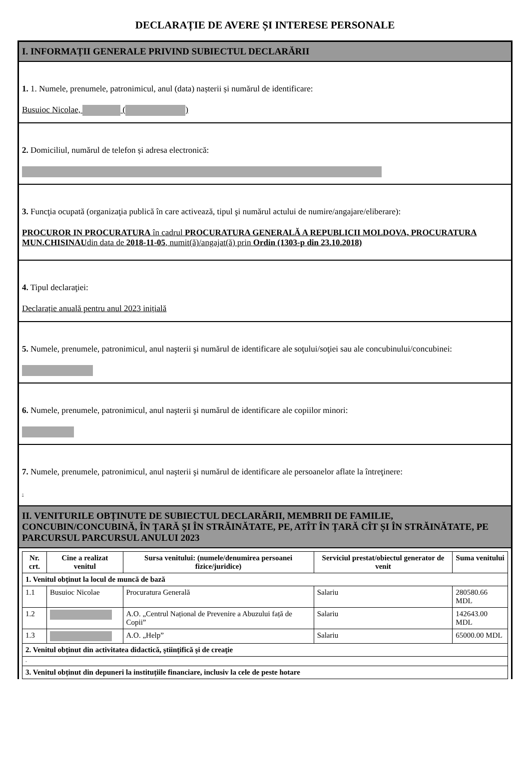DECLARAȚIE DE AVERE ȘI INTERESE PERSONALE
I. INFORMAȚII GENERALE PRIVIND SUBIECTUL DECLARĂRII
1. 1. Numele, prenumele, patronimicul, anul (data) nașterii și numărul de identificare:
Busuioc Nicolae, ( )
2. Domiciliul, numărul de telefon și adresa electronică:
3. Funcţia ocupată (organizaţia publică în care activează, tipul şi numărul actului de numire/angajare/eliberare):
PROCUROR IN PROCURATURA în cadrul PROCURATURA GENERALĂ A REPUBLICII MOLDOVA, PROCURATURA MUN.CHISINAUdin data de 2018-11-05, numit(ă)/angajat(ă) prin Ordin (1303-p din 23.10.2018)
4. Tipul declaraţiei:
Declarație anuală pentru anul 2023 inițială
5. Numele, prenumele, patronimicul, anul naşterii şi numărul de identificare ale soţului/soţiei sau ale concubinului/concubinei:
6. Numele, prenumele, patronimicul, anul naşterii şi numărul de identificare ale copiilor minori:
7. Numele, prenumele, patronimicul, anul naşterii şi numărul de identificare ale persoanelor aflate la întreţinere:
-
II. VENITURILE OBȚINUTE DE SUBIECTUL DECLARĂRII, MEMBRII DE FAMILIE, CONCUBIN/CONCUBINĂ, ÎN ȚARĂ ȘI ÎN STRĂINĂTATE, PE, ATÎT ÎN ȚARĂ CÎT ȘI ÎN STRĂINĂTATE, PE PARCURSUL PARCURSUL ANULUI 2023
| Nr. crt. | Cine a realizat venitul | Sursa venitului: (numele/denumirea persoanei fizice/juridice) | Serviciul prestat/obiectul generator de venit | Suma venitului |
| --- | --- | --- | --- | --- |
| 1. Venitul obţinut la locul de muncă de bază | | | | |
| 1.1 | Busuioc Nicolae | Procuratura Generală | Salariu | 280580.66 MDL |
| 1.2 | | A.O. „Centrul Național de Prevenire a Abuzului față de Copii” | Salariu | 142643.00 MDL |
| 1.3 | | A.O. „Help” | Salariu | 65000.00 MDL |
| 2. Venitul obţinut din activitatea didactică, ştiinţifică şi de creaţie | | | | |
| - | | | | |
| 3. Venitul obținut din depuneri la instituțiile financiare, inclusiv la cele de peste hotare | | | | |